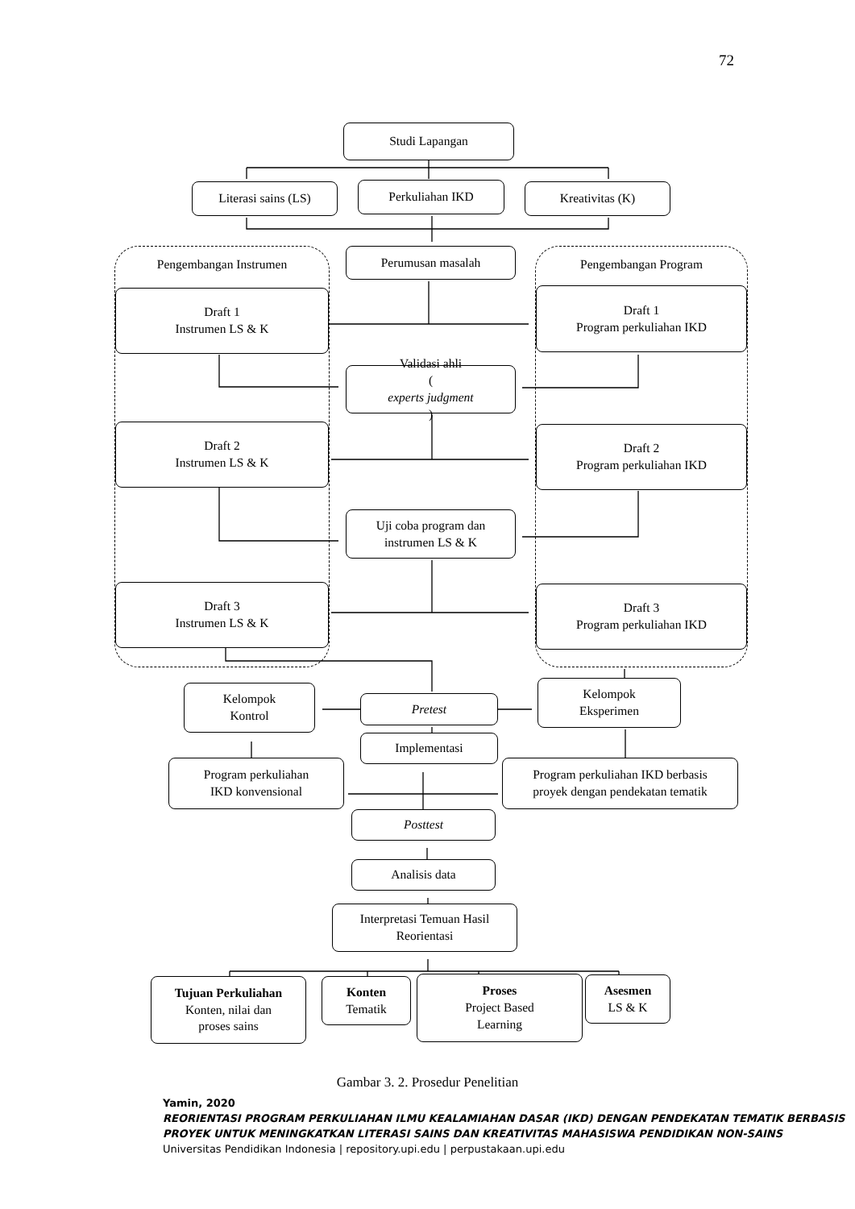72
Studi Lapangan
Literasi sains (LS) Perkuliahan IKD Kreativitas (K)
Pengembangan Instrumen
Draft 1
Instrumen LS & K
Draft 2
Instrumen LS & K
Draft 3
Instrumen LS & K
Perumusan masalah
Validasi ahli
(experts judgment)
Uji coba program dan
instrumen LS & K
Pengembangan Program
Draft 1
Program perkuliahan IKD
Draft 2
Program perkuliahan IKD
Draft 3
Program perkuliahan IKD
Kelompok
Kontrol
Pretest
Kelompok
Eksperimen
Implementasi
Program perkuliahan
IKD konvensional
Program perkuliahan IKD berbasis
proyek dengan pendekatan tematik
Posttest
Analisis data
Interpretasi Temuan Hasil
Reorientasi
Tujuan Perkuliahan
Konten, nilai dan
proses sains
Konten
Tematik
Proses
Project Based
Learning
Asesmen
LS & K
Gambar 3. 2. Prosedur Penelitian
Yamin, 2020
REORIENTASI PROGRAM PERKULIAHAN ILMU KEALAMIAHAN DASAR (IKD) DENGAN PENDEKATAN TEMATIK BERBASIS PROYEK UNTUK MENINGKATKAN LITERASI SAINS DAN KREATIVITAS MAHASISWA PENDIDIKAN NON-SAINS
Universitas Pendidikan Indonesia | repository.upi.edu | perpustakaan.upi.edu